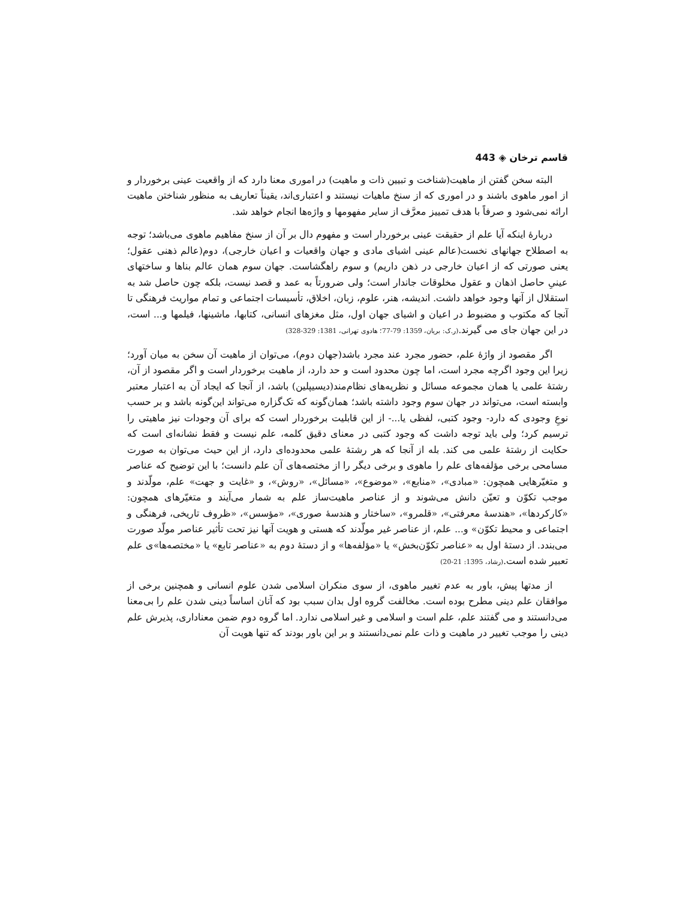قاسم ترخان ◈ 443
البته سخن گفتن از ماهیت(شناخت و تبیین ذات و ماهیت) در اموری معنا دارد که از واقعیت عینی برخوردار و از امور ماهوی باشند و در اموری که از سنخ ماهیات نیستند و اعتباری‌اند، یقیناً تعاریف به منظور شناختن ماهیت ارائه نمی‌شود و صرفاً با هدف تمییز معرَّف از سایر مفهومها و واژه‌ها انجام خواهد شد.
دربارۀ اینکه آیا علم از حقیقت عینی برخوردار است و مفهوم دال بر آن از سنخ مفاهیم ماهوی می‌باشد؛ توجه به اصطلاح جهانهای نخست(عالم عینی اشیای مادی و جهان واقعیات و اعیان خارجی)، دوم(عالم ذهنی عقول؛ یعنی صورتی که از اعیان خارجی در ذهن داریم) و سوم راهگشاست. جهان سوم همان عالم بناها و ساختهای عینیِ حاصل اذهان و عقول مخلوقات جاندار است؛ ولی ضرورتاً به عمد و قصد نیست، بلکه چون حاصل شد به استقلال از آنها وجود خواهد داشت. اندیشه، هنر، علوم، زبان، اخلاق، تأسیسات اجتماعی و تمام مواریث فرهنگی تا آنجا که مکتوب و مضبوط در اعیان و اشیای جهان اول، مثل مغزهای انسانی، کتابها، ماشینها، فیلمها و... است، در این جهان جای می گیرند.(ر.ک: بریان، 1359: 79-77؛ هادوی تهرانی، 1381: 329-328)
اگر مقصود از واژۀ علم، حضور مجرد عند مجرد باشد(جهان دوم)، می‌توان از ماهیت آن سخن به میان آورد؛ زیرا این وجود اگرچه مجرد است، اما چون محدود است و حد دارد، از ماهیت برخوردار است و اگر مقصود از آن، رشتۀ علمی یا همان مجموعه مسائل و نظریه‌های نظام‌مند(دیسیپلین) باشد، از آنجا که ایجاد آن به اعتبار معتبر وابسته است، می‌تواند در جهان سوم وجود داشته باشد؛ همان‌گونه که تک‌گزاره می‌تواند این‌گونه باشد و بر حسب نوعِ وجودی که دارد- وجود کتبی، لفظی یا...- از این قابلیت برخوردار است که برای آن وجودات نیز ماهیتی را ترسیم کرد؛ ولی باید توجه داشت که وجود کتبی در معنای دقیق کلمه، علم نیست و فقط نشانه‌ای است که حکایت از رشتۀ علمی می کند. بله از آنجا که هر رشتۀ علمی محدوده‌ای دارد، از این حیث می‌توان به صورت مسامحی برخی مؤلفه‌های علم را ماهوی و برخی دیگر را از مختصه‌های آن علم دانست؛ با این توضیح که عناصر و متغیّرهایی همچون: «مبادی»، «منابع»، «موضوع»، «مسائل»، «روش»، و «غایت و جهت» علم، مولّدند و موجب تکوّن و تعیّن دانش می‌شوند و از عناصر ماهیت‌ساز علم به شمار می‌آیند و متغیّرهای همچون: «کارکردها»، «هندسۀ معرفتی»، «قلمرو»، «ساختار و هندسۀ صوری»، «مؤسس»، «ظروف تاریخی، فرهنگی و اجتماعی و محیط تکوّن» و... علم، از عناصر غیر مولّدند که هستی و هویت آنها نیز تحت تأثیر عناصر مولّد صورت می‌بندد. از دستۀ اول به «عناصر تکوّن‌بخش» یا «مؤلفه‌ها» و از دستۀ دوم به «عناصر تابع» یا «مختصه‌ها»ی علم تعبیر شده است.(رشاد، 1395: 21-20)
از مدتها پیش، باور به عدم تغییر ماهوی، از سوی منکران اسلامی شدن علوم انسانی و همچنین برخی از موافقان علم دینی مطرح بوده است. مخالفت گروه اول بدان سبب بود که آنان اساساً دینی شدن علم را بی‌معنا می‌دانستند و می گفتند علم، علم است و اسلامی و غیر اسلامی ندارد. اما گروه دوم ضمن معناداری، پذیرش علم دینی را موجب تغییر در ماهیت و ذات علم نمی‌دانستند و بر این باور بودند که تنها هویت آن